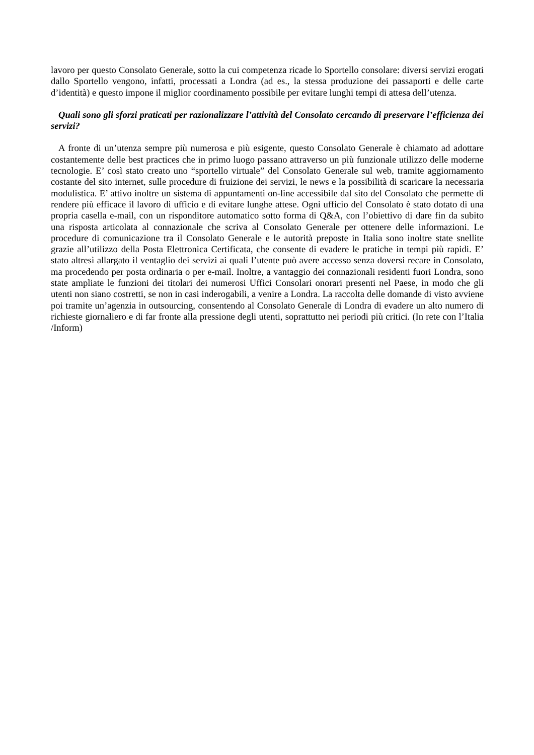lavoro per questo Consolato Generale, sotto la cui competenza ricade lo Sportello consolare: diversi servizi erogati dallo Sportello vengono, infatti, processati a Londra (ad es., la stessa produzione dei passaporti e delle carte d’identità) e questo impone il miglior coordinamento possibile per evitare lunghi tempi di attesa dell’utenza.
Quali sono gli sforzi praticati per razionalizzare l’attività del Consolato cercando di preservare l’efficienza dei servizi?
A fronte di un’utenza sempre più numerosa e più esigente, questo Consolato Generale è chiamato ad adottare costantemente delle best practices che in primo luogo passano attraverso un più funzionale utilizzo delle moderne tecnologie. E’ così stato creato uno “sportello virtuale” del Consolato Generale sul web, tramite aggiornamento costante del sito internet, sulle procedure di fruizione dei servizi, le news e la possibilità di scaricare la necessaria modulistica. E’ attivo inoltre un sistema di appuntamenti on-line accessibile dal sito del Consolato che permette di rendere più efficace il lavoro di ufficio e di evitare lunghe attese. Ogni ufficio del Consolato è stato dotato di una propria casella e-mail, con un risponditore automatico sotto forma di Q&A, con l’obiettivo di dare fin da subito una risposta articolata al connazionale che scriva al Consolato Generale per ottenere delle informazioni. Le procedure di comunicazione tra il Consolato Generale e le autorità preposte in Italia sono inoltre state snellite grazie all’utilizzo della Posta Elettronica Certificata, che consente di evadere le pratiche in tempi più rapidi. E’ stato altresì allargato il ventaglio dei servizi ai quali l’utente può avere accesso senza doversi recare in Consolato, ma procedendo per posta ordinaria o per e-mail. Inoltre, a vantaggio dei connazionali residenti fuori Londra, sono state ampliate le funzioni dei titolari dei numerosi Uffici Consolari onorari presenti nel Paese, in modo che gli utenti non siano costretti, se non in casi inderogabili, a venire a Londra. La raccolta delle domande di visto avviene poi tramite un’agenzia in outsourcing, consentendo al Consolato Generale di Londra di evadere un alto numero di richieste giornaliero e di far fronte alla pressione degli utenti, soprattutto nei periodi più critici. (In rete con l’Italia /Inform)